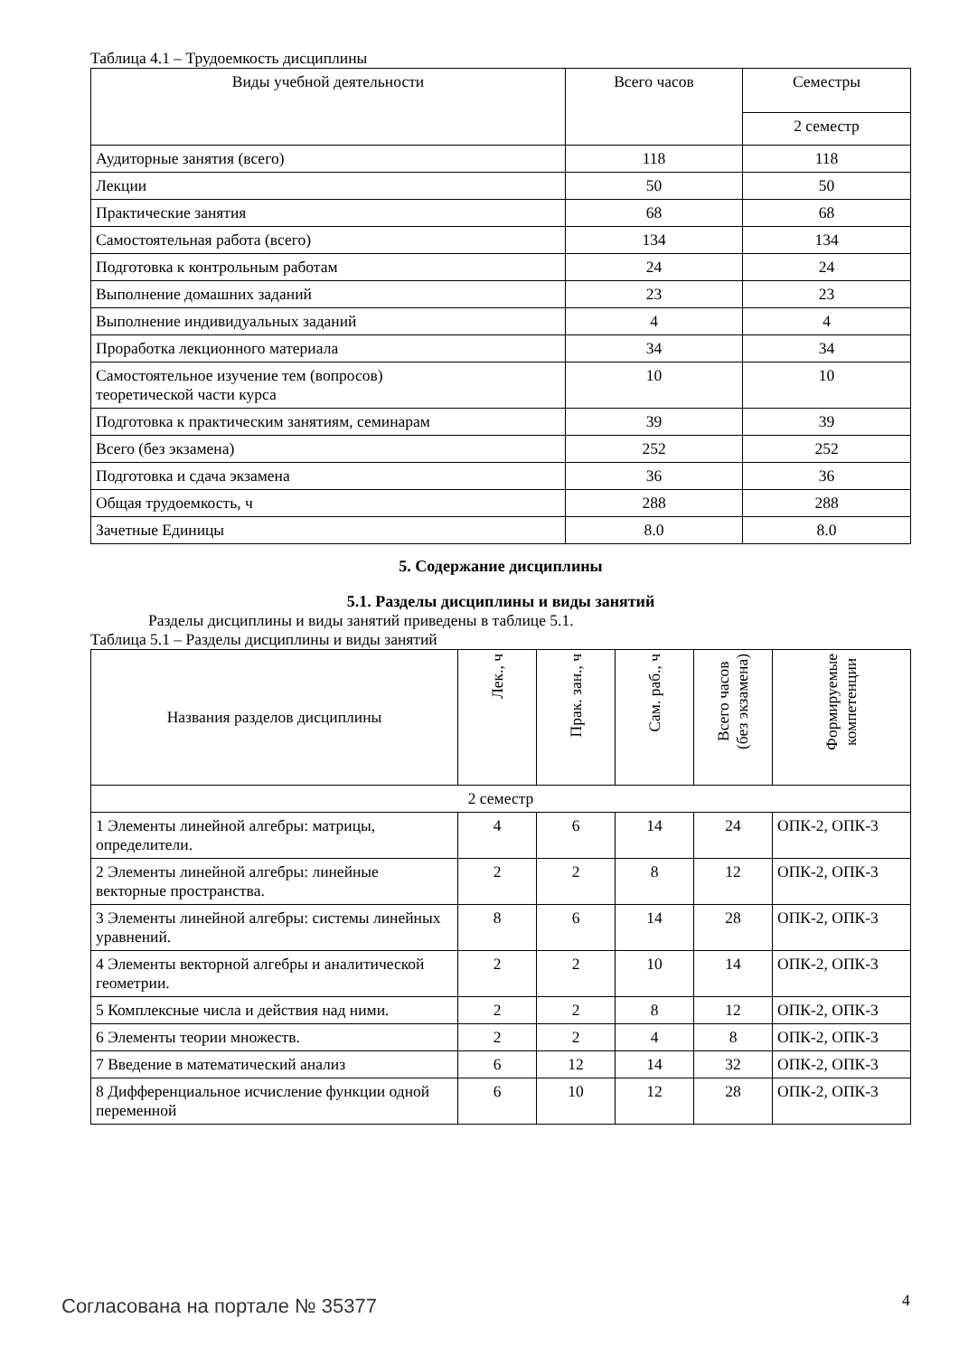Таблица 4.1 – Трудоемкость дисциплины
| Виды учебной деятельности | Всего часов | Семестры |
| --- | --- | --- |
| | | 2 семестр |
| Аудиторные занятия (всего) | 118 | 118 |
| Лекции | 50 | 50 |
| Практические занятия | 68 | 68 |
| Самостоятельная работа (всего) | 134 | 134 |
| Подготовка к контрольным работам | 24 | 24 |
| Выполнение домашних заданий | 23 | 23 |
| Выполнение индивидуальных заданий | 4 | 4 |
| Проработка лекционного материала | 34 | 34 |
| Самостоятельное изучение тем (вопросов) теоретической части курса | 10 | 10 |
| Подготовка к практическим занятиям, семинарам | 39 | 39 |
| Всего (без экзамена) | 252 | 252 |
| Подготовка и сдача экзамена | 36 | 36 |
| Общая трудоемкость, ч | 288 | 288 |
| Зачетные Единицы | 8.0 | 8.0 |
5. Содержание дисциплины
5.1. Разделы дисциплины и виды занятий
Разделы дисциплины и виды занятий приведены в таблице 5.1.
Таблица 5.1 – Разделы дисциплины и виды занятий
| Названия разделов дисциплины | Лек., ч | Прак. зан., ч | Сам. раб., ч | Всего часов (без экзамена) | Формируемые компетенции |
| --- | --- | --- | --- | --- | --- |
| 2 семестр | | | | | |
| 1 Элементы линейной алгебры: матрицы, определители. | 4 | 6 | 14 | 24 | ОПК-2, ОПК-3 |
| 2 Элементы линейной алгебры: линейные векторные пространства. | 2 | 2 | 8 | 12 | ОПК-2, ОПК-3 |
| 3 Элементы линейной алгебры: системы линейных уравнений. | 8 | 6 | 14 | 28 | ОПК-2, ОПК-3 |
| 4 Элементы векторной алгебры и аналитической геометрии. | 2 | 2 | 10 | 14 | ОПК-2, ОПК-3 |
| 5 Комплексные числа и действия над ними. | 2 | 2 | 8 | 12 | ОПК-2, ОПК-3 |
| 6 Элементы теории множеств. | 2 | 2 | 4 | 8 | ОПК-2, ОПК-3 |
| 7 Введение в математический анализ | 6 | 12 | 14 | 32 | ОПК-2, ОПК-3 |
| 8 Дифференциальное исчисление функции одной переменной | 6 | 10 | 12 | 28 | ОПК-2, ОПК-3 |
Согласована на портале № 35377 4